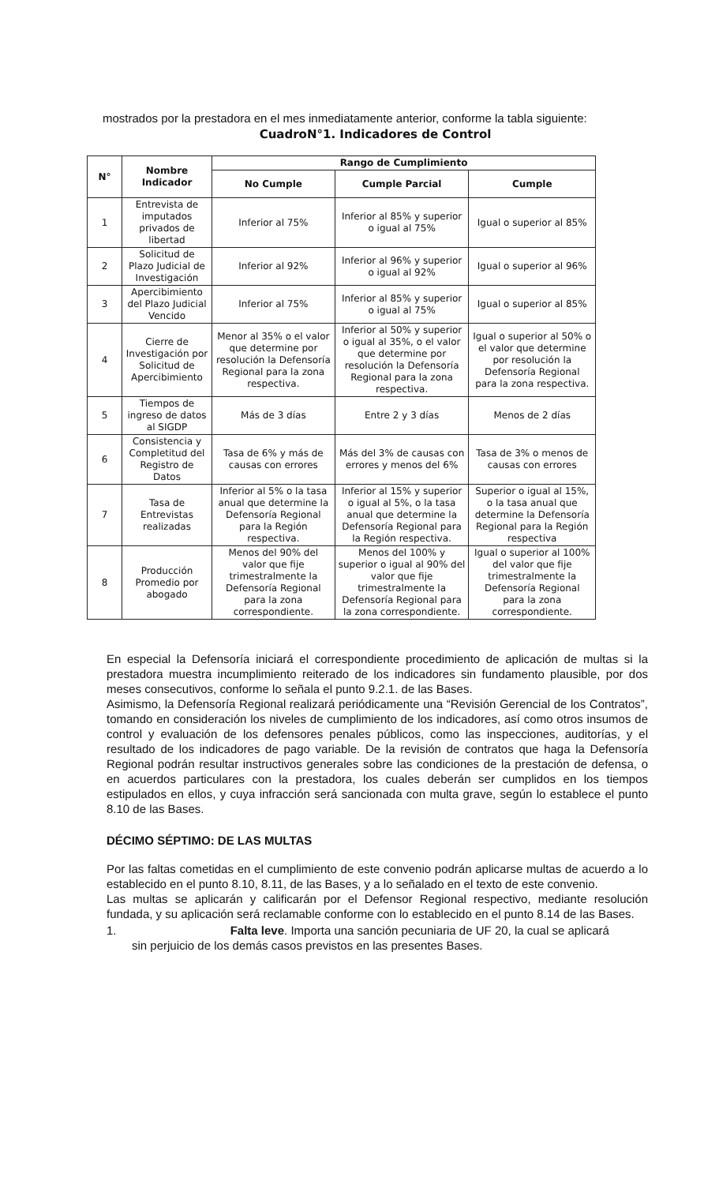mostrados por la prestadora en el mes inmediatamente anterior, conforme la tabla siguiente:
CuadroN°1. Indicadores de Control
| N° | Nombre Indicador | Rango de Cumplimiento | | |
| --- | --- | --- | --- | --- |
| | | No Cumple | Cumple Parcial | Cumple |
| 1 | Entrevista de imputados privados de libertad | Inferior al 75% | Inferior al 85% y superior o igual al 75% | Igual o superior al 85% |
| 2 | Solicitud de Plazo Judicial de Investigación | Inferior al 92% | Inferior al 96% y superior o igual al 92% | Igual o superior al 96% |
| 3 | Apercibimiento del Plazo Judicial Vencido | Inferior al 75% | Inferior al 85% y superior o igual al 75% | Igual o superior al 85% |
| 4 | Cierre de Investigación por Solicitud de Apercibimiento | Menor al 35% o el valor que determine por resolución la Defensoría Regional para la zona respectiva. | Inferior al 50% y superior o igual al 35%, o el valor que determine por resolución la Defensoría Regional para la zona respectiva. | Igual o superior al 50% o el valor que determine por resolución la Defensoría Regional para la zona respectiva. |
| 5 | Tiempos de ingreso de datos al SIGDP | Más de 3 días | Entre 2 y 3 días | Menos de 2 días |
| 6 | Consistencia y Completitud del Registro de Datos | Tasa de 6% y más de causas con errores | Más del 3% de causas con errores y menos del 6% | Tasa de 3% o menos de causas con errores |
| 7 | Tasa de Entrevistas realizadas | Inferior al 5% o la tasa anual que determine la Defensoría Regional para la Región respectiva. | Inferior al 15% y superior o igual al 5%, o la tasa anual que determine la Defensoría Regional para la Región respectiva. | Superior o igual al 15%, o la tasa anual que determine la Defensoría Regional para la Región respectiva |
| 8 | Producción Promedio por abogado | Menos del 90% del valor que fije trimestralmente la Defensoría Regional para la zona correspondiente. | Menos del 100% y superior o igual al 90% del valor que fije trimestralmente la Defensoría Regional para la zona correspondiente. | Igual o superior al 100% del valor que fije trimestralmente la Defensoría Regional para la zona correspondiente. |
En especial la Defensoría iniciará el correspondiente procedimiento de aplicación de multas si la prestadora muestra incumplimiento reiterado de los indicadores sin fundamento plausible, por dos meses consecutivos, conforme lo señala el punto 9.2.1. de las Bases.
Asimismo, la Defensoría Regional realizará periódicamente una “Revisión Gerencial de los Contratos”, tomando en consideración los niveles de cumplimiento de los indicadores, así como otros insumos de control y evaluación de los defensores penales públicos, como las inspecciones, auditorías, y el resultado de los indicadores de pago variable. De la revisión de contratos que haga la Defensoría Regional podrán resultar instructivos generales sobre las condiciones de la prestación de defensa, o en acuerdos particulares con la prestadora, los cuales deberán ser cumplidos en los tiempos estipulados en ellos, y cuya infracción será sancionada con multa grave, según lo establece el punto 8.10 de las Bases.
DÉCIMO SÉPTIMO: DE LAS MULTAS
Por las faltas cometidas en el cumplimiento de este convenio podrán aplicarse multas de acuerdo a lo establecido en el punto 8.10, 8.11, de las Bases, y a lo señalado en el texto de este convenio.
Las multas se aplicarán y calificarán por el Defensor Regional respectivo, mediante resolución fundada, y su aplicación será reclamable conforme con lo establecido en el punto 8.14 de las Bases.
1. Falta leve. Importa una sanción pecuniaria de UF 20, la cual se aplicará
sin perjuicio de los demás casos previstos en las presentes Bases.